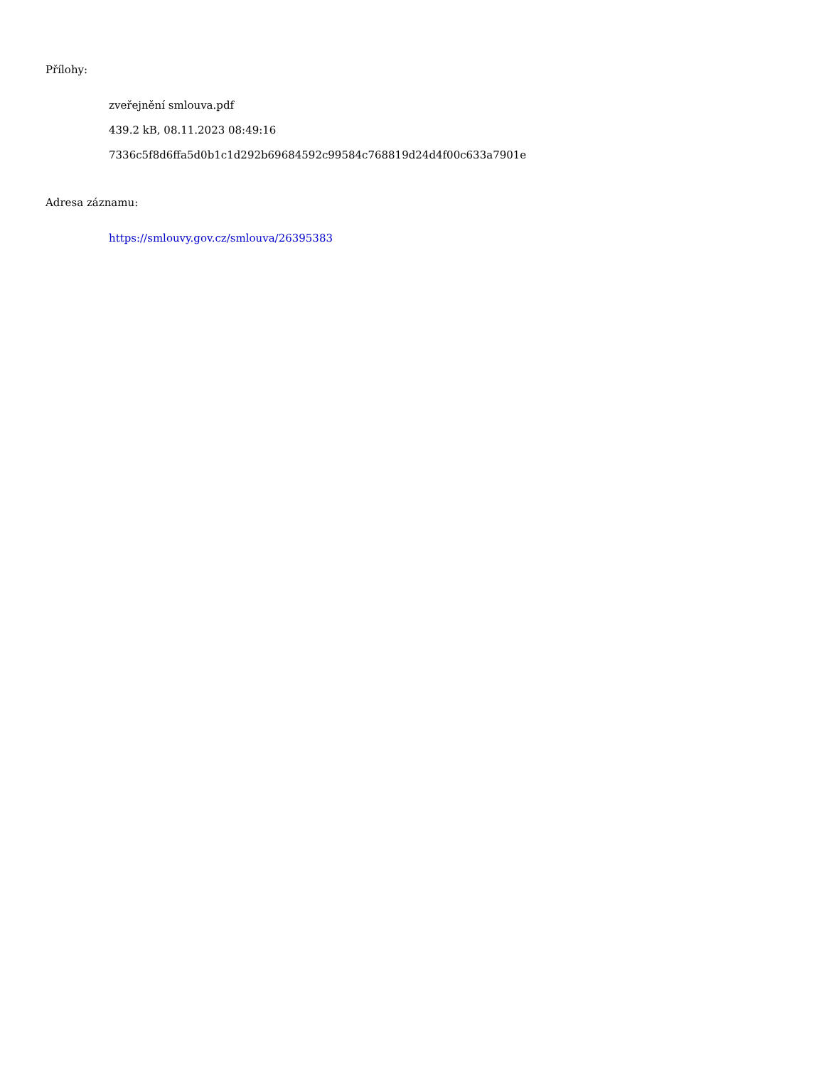Přílohy:
zveřejnění smlouva.pdf
439.2 kB, 08.11.2023 08:49:16
7336c5f8d6ffa5d0b1c1d292b69684592c99584c768819d24d4f00c633a7901e
Adresa záznamu:
https://smlouvy.gov.cz/smlouva/26395383